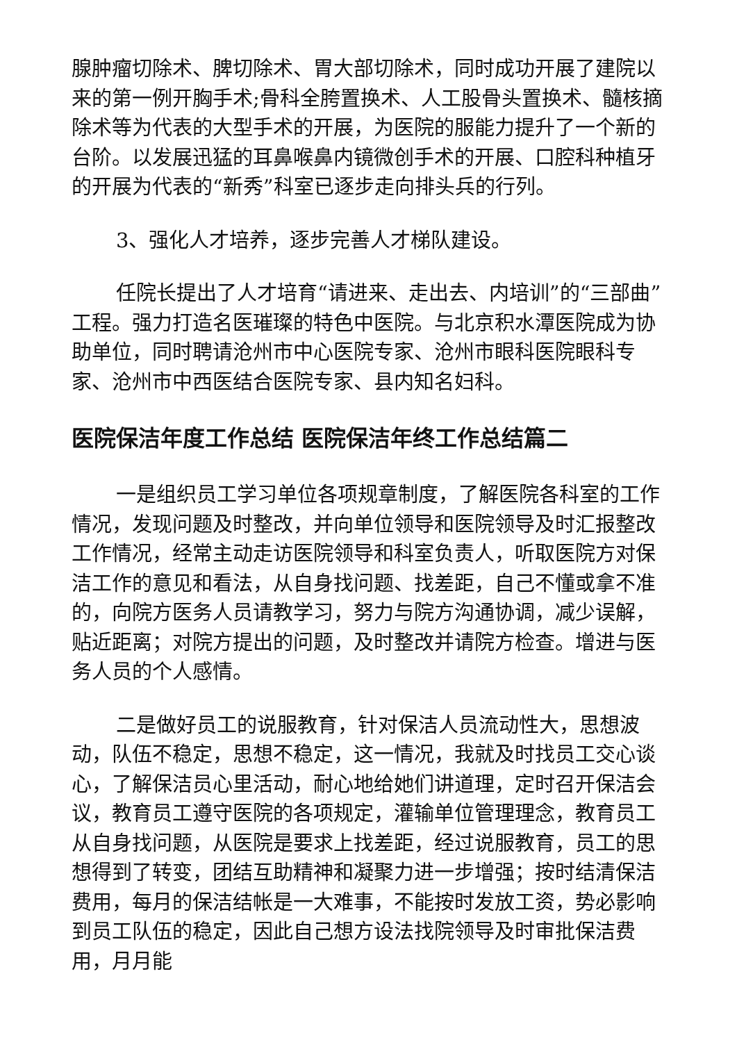腺肿瘤切除术、脾切除术、胃大部切除术，同时成功开展了建院以来的第一例开胸手术;骨科全胯置换术、人工股骨头置换术、髓核摘除术等为代表的大型手术的开展，为医院的服能力提升了一个新的台阶。以发展迅猛的耳鼻喉鼻内镜微创手术的开展、口腔科种植牙的开展为代表的“新秀”科室已逐步走向排头兵的行列。
3、强化人才培养，逐步完善人才梯队建设。
任院长提出了人才培育“请进来、走出去、内培训”的“三部曲”工程。强力打造名医璀璨的特色中医院。与北京积水潭医院成为协助单位，同时聘请沧州市中心医院专家、沧州市眼科医院眼科专家、沧州市中西医结合医院专家、县内知名妇科。
医院保洁年度工作总结 医院保洁年终工作总结篇二
一是组织员工学习单位各项规章制度，了解医院各科室的工作情况，发现问题及时整改，并向单位领导和医院领导及时汇报整改工作情况，经常主动走访医院领导和科室负责人，听取医院方对保洁工作的意见和看法，从自身找问题、找差距，自己不懂或拿不准的，向院方医务人员请教学习，努力与院方沟通协调，减少误解，贴近距离；对院方提出的问题，及时整改并请院方检查。增进与医务人员的个人感情。
二是做好员工的说服教育，针对保洁人员流动性大，思想波动，队伍不稳定，思想不稳定，这一情况，我就及时找员工交心谈心，了解保洁员心里活动，耐心地给她们讲道理，定时召开保洁会议，教育员工遵守医院的各项规定，灌输单位管理理念，教育员工从自身找问题，从医院是要求上找差距，经过说服教育，员工的思想得到了转变，团结互助精神和凝聚力进一步增强；按时结清保洁费用，每月的保洁结帐是一大难事，不能按时发放工资，势必影响到员工队伍的稳定，因此自己想方设法找院领导及时审批保洁费用，月月能